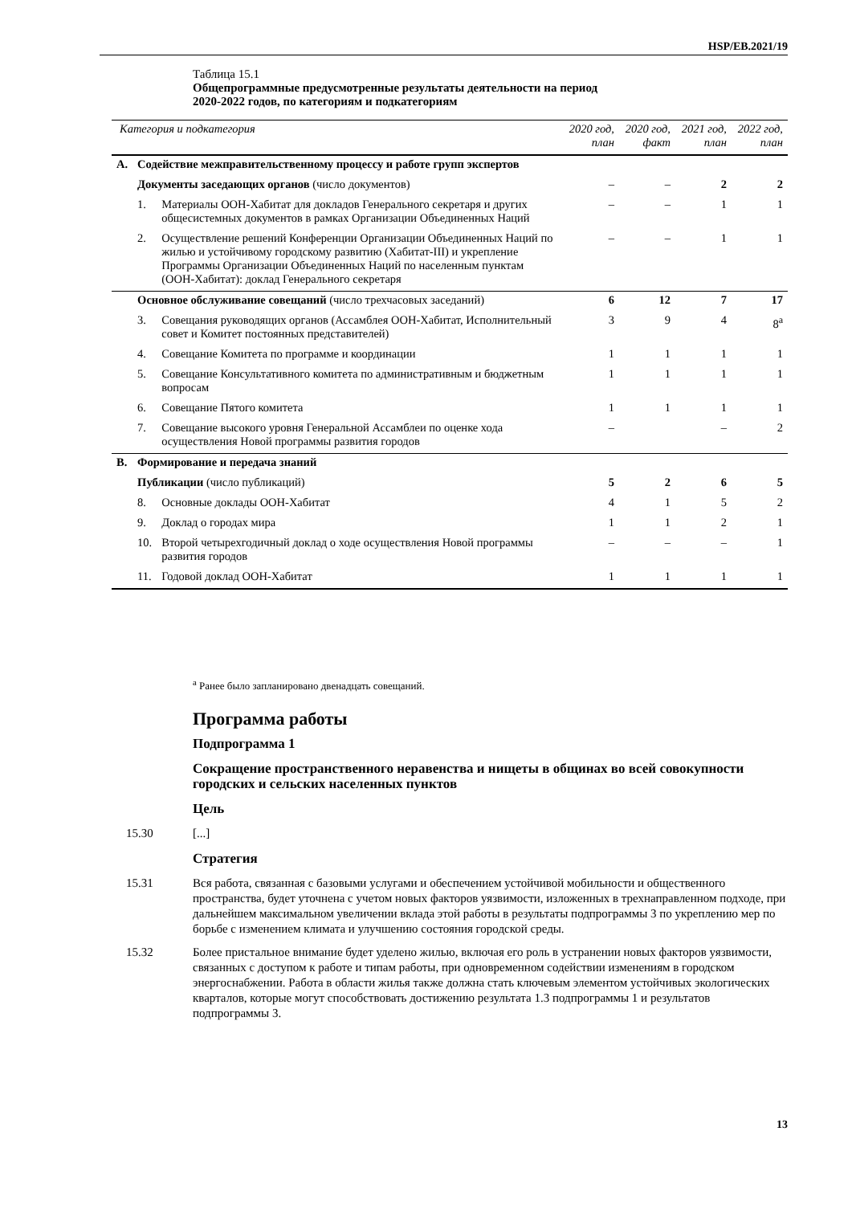HSP/EB.2021/19
Таблица 15.1
Общепрограммные предусмотренные результаты деятельности на период
2020-2022 годов, по категориям и подкатегориям
| Категория и подкатегория | | | 2020 год, план | 2020 год, факт | 2021 год, план | 2022 год, план |
| --- | --- | --- | --- | --- | --- | --- |
| A. | Содействие межправительственному процессу и работе групп экспертов | | | | | |
| | Документы заседающих органов (число документов) | | – | – | 2 | 2 |
| | 1. | Материалы ООН-Хабитат для докладов Генерального секретаря и других общесистемных документов в рамках Организации Объединенных Наций | – | – | 1 | 1 |
| | 2. | Осуществление решений Конференции Организации Объединенных Наций по жилью и устойчивому городскому развитию (Хабитат-III) и укрепление Программы Организации Объединенных Наций по населенным пунктам (ООН-Хабитат): доклад Генерального секретаря | – | – | 1 | 1 |
| | Основное обслуживание совещаний (число трехчасовых заседаний) | | 6 | 12 | 7 | 17 |
| | 3. | Совещания руководящих органов (Ассамблея ООН-Хабитат, Исполнительный совет и Комитет постоянных представителей) | 3 | 9 | 4 | 8<sup>a</sup> |
| | 4. | Совещание Комитета по программе и координации | 1 | 1 | 1 | 1 |
| | 5. | Совещание Консультативного комитета по административным и бюджетным вопросам | 1 | 1 | 1 | 1 |
| | 6. | Совещание Пятого комитета | 1 | 1 | 1 | 1 |
| | 7. | Совещание высокого уровня Генеральной Ассамблеи по оценке хода осуществления Новой программы развития городов | – | | – | 2 |
| B. | Формирование и передача знаний | | | | | |
| | Публикации (число публикаций) | | 5 | 2 | 6 | 5 |
| | 8. | Основные доклады ООН-Хабитат | 4 | 1 | 5 | 2 |
| | 9. | Доклад о городах мира | 1 | 1 | 2 | 1 |
| | 10. | Второй четырехгодичный доклад о ходе осуществления Новой программы развития городов | – | – | – | 1 |
| | 11. | Годовой доклад ООН-Хабитат | 1 | 1 | 1 | 1 |
<sup>a</sup> Ранее было запланировано двенадцать совещаний.
Программа работы
Подпрограмма 1
Сокращение пространственного неравенства и нищеты в общинах во всей совокупности городских и сельских населенных пунктов
Цель
15.30 [...]
Стратегия
15.31 Вся работа, связанная с базовыми услугами и обеспечением устойчивой мобильности и общественного пространства, будет уточнена с учетом новых факторов уязвимости, изложенных в трехнаправленном подходе, при дальнейшем максимальном увеличении вклада этой работы в результаты подпрограммы 3 по укреплению мер по борьбе с изменением климата и улучшению состояния городской среды.
15.32 Более пристальное внимание будет уделено жилью, включая его роль в устранении новых факторов уязвимости, связанных с доступом к работе и типам работы, при одновременном содействии изменениям в городском энергоснабжении. Работа в области жилья также должна стать ключевым элементом устойчивых экологических кварталов, которые могут способствовать достижению результата 1.3 подпрограммы 1 и результатов подпрограммы 3.
13